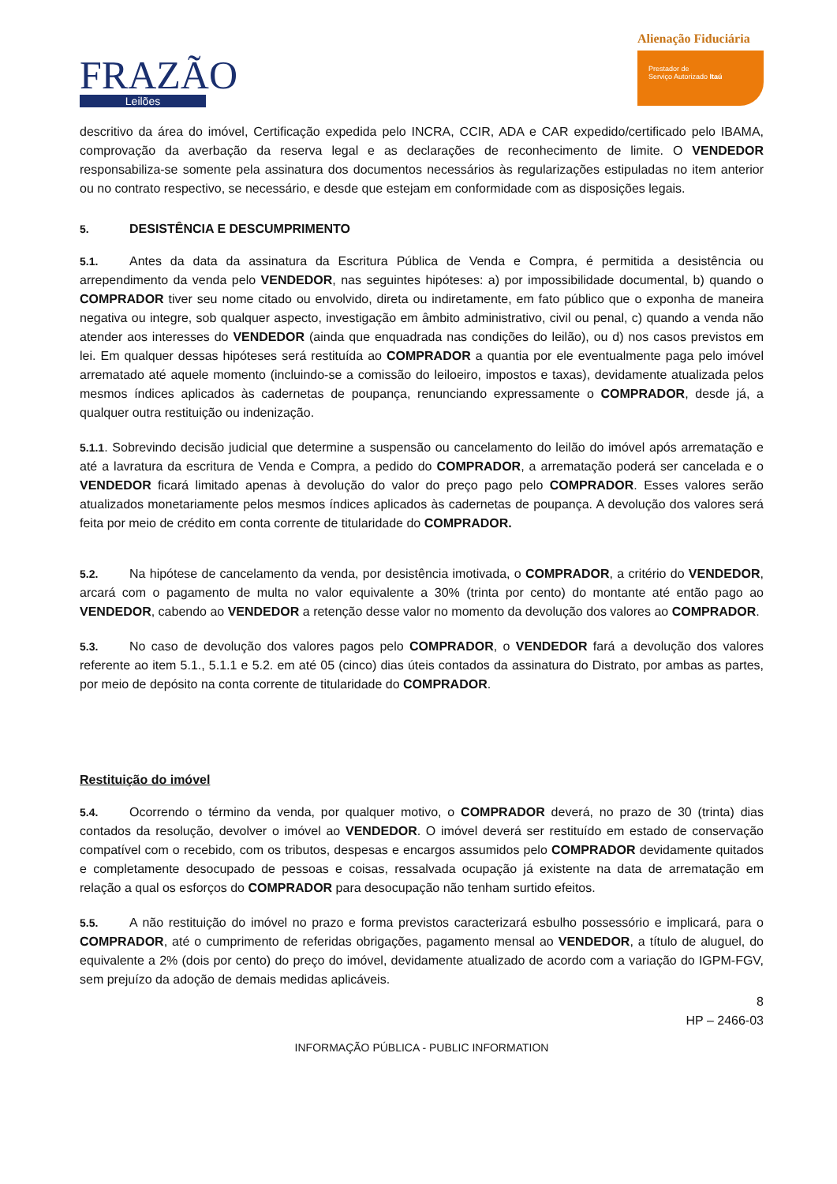FRAZÃO
Leilões
Alienação Fiduciária
Prestador de
Serviço Autorizado Itaú
descritivo da área do imóvel, Certificação expedida pelo INCRA, CCIR, ADA e CAR expedido/certificado pelo IBAMA, comprovação da averbação da reserva legal e as declarações de reconhecimento de limite. O VENDEDOR responsabiliza-se somente pela assinatura dos documentos necessários às regularizações estipuladas no item anterior ou no contrato respectivo, se necessário, e desde que estejam em conformidade com as disposições legais.
5. DESISTÊNCIA E DESCUMPRIMENTO
5.1. Antes da data da assinatura da Escritura Pública de Venda e Compra, é permitida a desistência ou arrependimento da venda pelo VENDEDOR, nas seguintes hipóteses: a) por impossibilidade documental, b) quando o COMPRADOR tiver seu nome citado ou envolvido, direta ou indiretamente, em fato público que o exponha de maneira negativa ou integre, sob qualquer aspecto, investigação em âmbito administrativo, civil ou penal, c) quando a venda não atender aos interesses do VENDEDOR (ainda que enquadrada nas condições do leilão), ou d) nos casos previstos em lei. Em qualquer dessas hipóteses será restituída ao COMPRADOR a quantia por ele eventualmente paga pelo imóvel arrematado até aquele momento (incluindo-se a comissão do leiloeiro, impostos e taxas), devidamente atualizada pelos mesmos índices aplicados às cadernetas de poupança, renunciando expressamente o COMPRADOR, desde já, a qualquer outra restituição ou indenização.
5.1.1. Sobrevindo decisão judicial que determine a suspensão ou cancelamento do leilão do imóvel após arrematação e até a lavratura da escritura de Venda e Compra, a pedido do COMPRADOR, a arrematação poderá ser cancelada e o VENDEDOR ficará limitado apenas à devolução do valor do preço pago pelo COMPRADOR. Esses valores serão atualizados monetariamente pelos mesmos índices aplicados às cadernetas de poupança. A devolução dos valores será feita por meio de crédito em conta corrente de titularidade do COMPRADOR.
5.2. Na hipótese de cancelamento da venda, por desistência imotivada, o COMPRADOR, a critério do VENDEDOR, arcará com o pagamento de multa no valor equivalente a 30% (trinta por cento) do montante até então pago ao VENDEDOR, cabendo ao VENDEDOR a retenção desse valor no momento da devolução dos valores ao COMPRADOR.
5.3. No caso de devolução dos valores pagos pelo COMPRADOR, o VENDEDOR fará a devolução dos valores referente ao item 5.1., 5.1.1 e 5.2. em até 05 (cinco) dias úteis contados da assinatura do Distrato, por ambas as partes, por meio de depósito na conta corrente de titularidade do COMPRADOR.
Restituição do imóvel
5.4. Ocorrendo o término da venda, por qualquer motivo, o COMPRADOR deverá, no prazo de 30 (trinta) dias contados da resolução, devolver o imóvel ao VENDEDOR. O imóvel deverá ser restituído em estado de conservação compatível com o recebido, com os tributos, despesas e encargos assumidos pelo COMPRADOR devidamente quitados e completamente desocupado de pessoas e coisas, ressalvada ocupação já existente na data de arrematação em relação a qual os esforços do COMPRADOR para desocupação não tenham surtido efeitos.
5.5. A não restituição do imóvel no prazo e forma previstos caracterizará esbulho possessório e implicará, para o COMPRADOR, até o cumprimento de referidas obrigações, pagamento mensal ao VENDEDOR, a título de aluguel, do equivalente a 2% (dois por cento) do preço do imóvel, devidamente atualizado de acordo com a variação do IGPM-FGV, sem prejuízo da adoção de demais medidas aplicáveis.
8
HP – 2466-03
INFORMAÇÃO PÚBLICA - PUBLIC INFORMATION